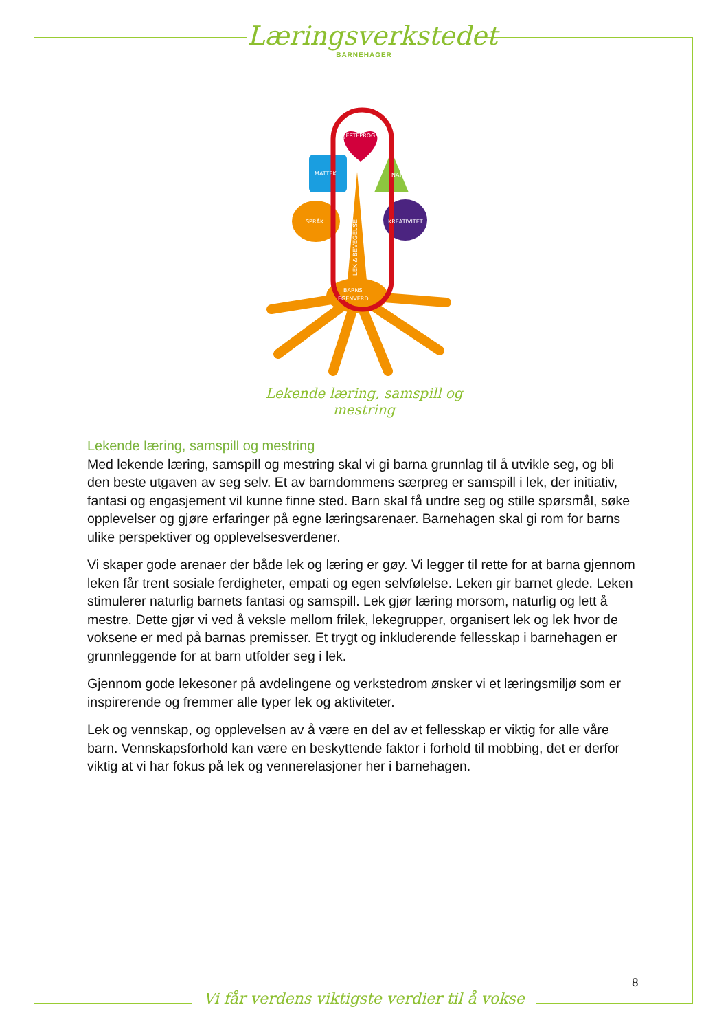Læringsverkstedet
BARNEHAGER
HJERTEPROGRAM
MATTEK
NATUR
SPRÅK
KREATIVITET
BARNS
EGENVERD
LEK & BEVEGELSE
Lekende læring, samspill og mestring
Lekende læring, samspill og mestring
Med lekende læring, samspill og mestring skal vi gi barna grunnlag til å utvikle seg, og bli den beste utgaven av seg selv. Et av barndommens særpreg er samspill i lek, der initiativ, fantasi og engasjement vil kunne finne sted. Barn skal få undre seg og stille spørsmål, søke opplevelser og gjøre erfaringer på egne læringsarenaer. Barnehagen skal gi rom for barns ulike perspektiver og opplevelsesverdener.
Vi skaper gode arenaer der både lek og læring er gøy. Vi legger til rette for at barna gjennom leken får trent sosiale ferdigheter, empati og egen selvfølelse. Leken gir barnet glede. Leken stimulerer naturlig barnets fantasi og samspill. Lek gjør læring morsom, naturlig og lett å mestre. Dette gjør vi ved å veksle mellom frilek, lekegrupper, organisert lek og lek hvor de voksene er med på barnas premisser. Et trygt og inkluderende fellesskap i barnehagen er grunnleggende for at barn utfolder seg i lek.
Gjennom gode lekesoner på avdelingene og verkstedrom ønsker vi et læringsmiljø som er inspirerende og fremmer alle typer lek og aktiviteter.
Lek og vennskap, og opplevelsen av å være en del av et fellesskap er viktig for alle våre barn. Vennskapsforhold kan være en beskyttende faktor i forhold til mobbing, det er derfor viktig at vi har fokus på lek og vennerelasjoner her i barnehagen.
8
Vi får verdens viktigste verdier til å vokse